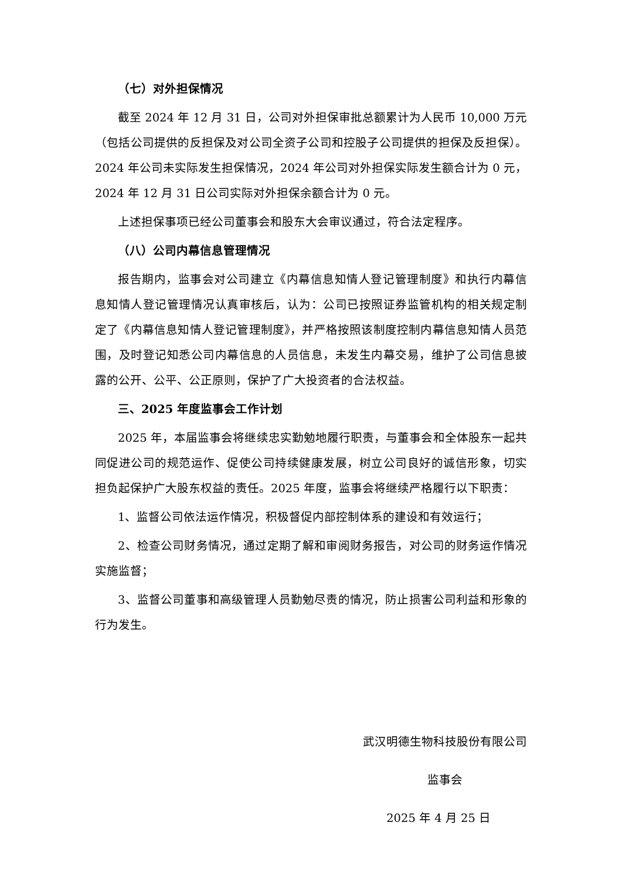（七）对外担保情况
截至 2024 年 12 月 31 日，公司对外担保审批总额累计为人民币 10,000 万元（包括公司提供的反担保及对公司全资子公司和控股子公司提供的担保及反担保）。2024 年公司未实际发生担保情况，2024 年公司对外担保实际发生额合计为 0 元，2024 年 12 月 31 日公司实际对外担保余额合计为 0 元。
上述担保事项已经公司董事会和股东大会审议通过，符合法定程序。
（八）公司内幕信息管理情况
报告期内，监事会对公司建立《内幕信息知情人登记管理制度》和执行内幕信息知情人登记管理情况认真审核后，认为：公司已按照证券监管机构的相关规定制定了《内幕信息知情人登记管理制度》，并严格按照该制度控制内幕信息知情人员范围，及时登记知悉公司内幕信息的人员信息，未发生内幕交易，维护了公司信息披露的公开、公平、公正原则，保护了广大投资者的合法权益。
三、2025 年度监事会工作计划
2025 年，本届监事会将继续忠实勤勉地履行职责，与董事会和全体股东一起共同促进公司的规范运作、促使公司持续健康发展，树立公司良好的诚信形象，切实担负起保护广大股东权益的责任。2025 年度，监事会将继续严格履行以下职责：
1、监督公司依法运作情况，积极督促内部控制体系的建设和有效运行；
2、检查公司财务情况，通过定期了解和审阅财务报告，对公司的财务运作情况实施监督；
3、监督公司董事和高级管理人员勤勉尽责的情况，防止损害公司利益和形象的行为发生。
武汉明德生物科技股份有限公司
监事会
2025 年 4 月 25 日